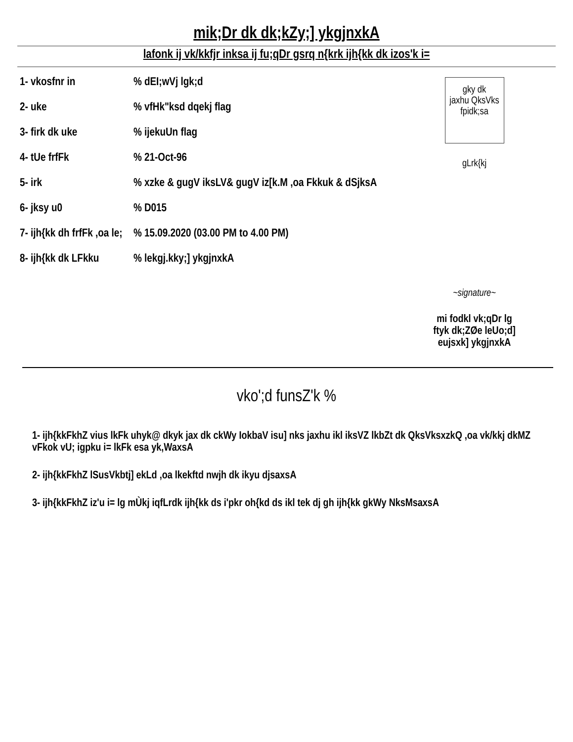mik;Dr dk dk;kZy;] ykgjnxkA
lafonk ij vk/kkfjr inksa ij fu;qDr gsrq n{krk ijh{kk dk izos'k i=
1- vkosfnr in% dEI;wVj lgk;d
2- uke% vfHk"ksd dqekj flag
3- firk dk uke% ijekuUn flag
4- tUe frfFk% 21-Oct-96
5- irk% xzke & gugV iksLV& gugV iz[k.M ,oa Fkkuk & dSjksA
6- jksy u0% D015
7- ijh{kk dh frfFk ,oa le;% 15.09.2020 (03.00 PM to 4.00 PM)
8- ijh{kk dk LFkku% lekgj.kky;] ykgjnxkA
gky dk
jaxhu QksVks
fpidk;sa
gLrk{kj
~signature~
mi fodkl vk;qDr lg
ftyk dk;ZØe leUo;d]
eujsxk] ykgjnxkA
vko';d funsZ'k %
1- ijh{kkFkhZ vius lkFk uhyk@ dkyk jax dk ckWy IokbaV isu] nks jaxhu ikl iksVZ lkbZt dk QksVksxzkQ ,oa vk/kkj dkMZ vFkok vU; igpku i= lkFk esa yk,WaxsA
2- ijh{kkFkhZ lSusVkbtj] ekLd ,oa lkekftd nwjh dk ikyu djsaxsA
3- ijh{kkFkhZ iz'u i= lg mÙkj iqfLrdk ijh{kk ds i'pkr oh{kd ds ikl tek dj gh ijh{kk gkWy NksMsaxsA